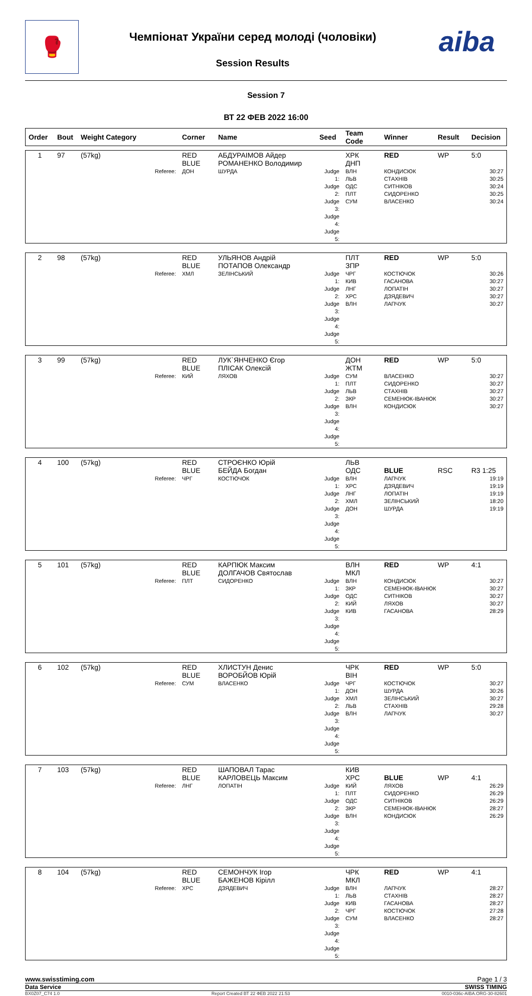🥊
Чемпіонат України серед молоді (чоловіки)
Session Results
aiba
Session 7
ВТ 22 ФЕВ 2022 16:00
| Order | Bout | Weight Category | Corner | Name | Seed | Team Code | Winner | Result | Decision |
| --- | --- | --- | --- | --- | --- | --- | --- | --- | --- |
| 1 | 97 | (57kg) | RED BLUE | АБДУРАІМОВ Айдер РОМАНЕНКО Володимир | | ХРК ДНП | RED | WP | 5:0 |
| | | Referee: | ДОН | ШУРДА | Judge 1: Judge 2: Judge 3: Judge 4: Judge 5: | ВЛН ЛЬВ ОДС ПЛТ СУМ | КОНДИСЮК СТАХНІВ СИТНІКОВ СИДОРЕНКО ВЛАСЕНКО | | 30:27 30:25 30:24 30:25 30:24 |
| 2 | 98 | (57kg) | RED BLUE | УЛЬЯНОВ Андрій ПОТАПОВ Олександр | | ПЛТ ЗПР | RED | WP | 5:0 |
| | | Referee: | ХМЛ | ЗЕЛІНСЬКИЙ | Judge 1: Judge 2: Judge 3: Judge 4: Judge 5: | ЧРГ КИВ ЛНГ ХРС ВЛН | КОСТЮЧОК ГАСАНОВА ЛОПАТІН ДЗЯДЕВИЧ ЛАПЧУК | | 30:26 30:27 30:27 30:27 30:27 |
| 3 | 99 | (57kg) | RED BLUE | ЛУК`ЯНЧЕНКО Єгор ПЛІСАК Олексій | | ДОН ЖТМ | RED | WP | 5:0 |
| | | Referee: | КИЙ | ЛЯХОВ | Judge 1: Judge 2: Judge 3: Judge 4: Judge 5: | СУМ ПЛТ ЛЬВ ЗКР ВЛН | ВЛАСЕНКО СИДОРЕНКО СТАХНІВ СЕМЕНЮК-ІВАНЮК КОНДИСЮК | | 30:27 30:27 30:27 30:27 30:27 |
| 4 | 100 | (57kg) | RED BLUE | СТРОЄНКО Юрій БЕЙДА Богдан | | ЛЬВ ОДС | BLUE | RSC | R3 1:25 |
| | | Referee: | ЧРГ | КОСТЮЧОК | Judge 1: Judge 2: Judge 3: Judge 4: Judge 5: | ВЛН ХРС ЛНГ ХМЛ ДОН | ЛАПЧУК ДЗЯДЕВИЧ ЛОПАТІН ЗЕЛІНСЬКИЙ ШУРДА | | 19:19 19:19 19:19 18:20 19:19 |
| 5 | 101 | (57kg) | RED BLUE | КАРПЮК Максим ДОЛГАЧОВ Святослав | | ВЛН МКЛ | RED | WP | 4:1 |
| | | Referee: | ПЛТ | СИДОРЕНКО | Judge 1: Judge 2: Judge 3: Judge 4: Judge 5: | ВЛН ЗКР ОДС КИЙ КИВ | КОНДИСЮК СЕМЕНЮК-ІВАНЮК СИТНІКОВ ЛЯХОВ ГАСАНОВА | | 30:27 30:27 30:27 30:27 28:29 |
| 6 | 102 | (57kg) | RED BLUE | ХЛИСТУН Денис ВОРОБЙОВ Юрій | | ЧРК ВІН | RED | WP | 5:0 |
| | | Referee: | СУМ | ВЛАСЕНКО | Judge 1: Judge 2: Judge 3: Judge 4: Judge 5: | ЧРГ ДОН ХМЛ ЛЬВ ВЛН | КОСТЮЧОК ШУРДА ЗЕЛІНСЬКИЙ СТАХНІВ ЛАПЧУК | | 30:27 30:26 30:27 29:28 30:27 |
| 7 | 103 | (57kg) | RED BLUE | ШАПОВАЛ Тарас КАРЛОВЕЦЬ Максим | | КИВ ХРС | BLUE | WP | 4:1 |
| | | Referee: | ЛНГ | ЛОПАТІН | Judge 1: Judge 2: Judge 3: Judge 4: Judge 5: | КИЙ ПЛТ ОДС ЗКР ВЛН | ЛЯХОВ СИДОРЕНКО СИТНІКОВ СЕМЕНЮК-ІВАНЮК КОНДИСЮК | | 26:29 26:29 26:29 28:27 26:29 |
| 8 | 104 | (57kg) | RED BLUE | СЕМОНЧУК Ігор БАЖЕНОВ Кірілл | | ЧРК МКЛ | RED | WP | 4:1 |
| | | Referee: | ХРС | ДЗЯДЕВИЧ | Judge 1: Judge 2: Judge 3: Judge 4: Judge 5: | ВЛН ЛЬВ КИВ ЧРГ СУМ | ЛАПЧУК СТАХНІВ ГАСАНОВА КОСТЮЧОК ВЛАСЕНКО | | 28:27 28:27 28:27 27:28 28:27 |
www.swisstiming.com Page 1 / 3
Data Service SWISS TIMING
BX0Z07_C74 1.0 Report Created ВТ 22 ФЕВ 2022 21:53 0010-036c-AIBA.ORG-30-82601